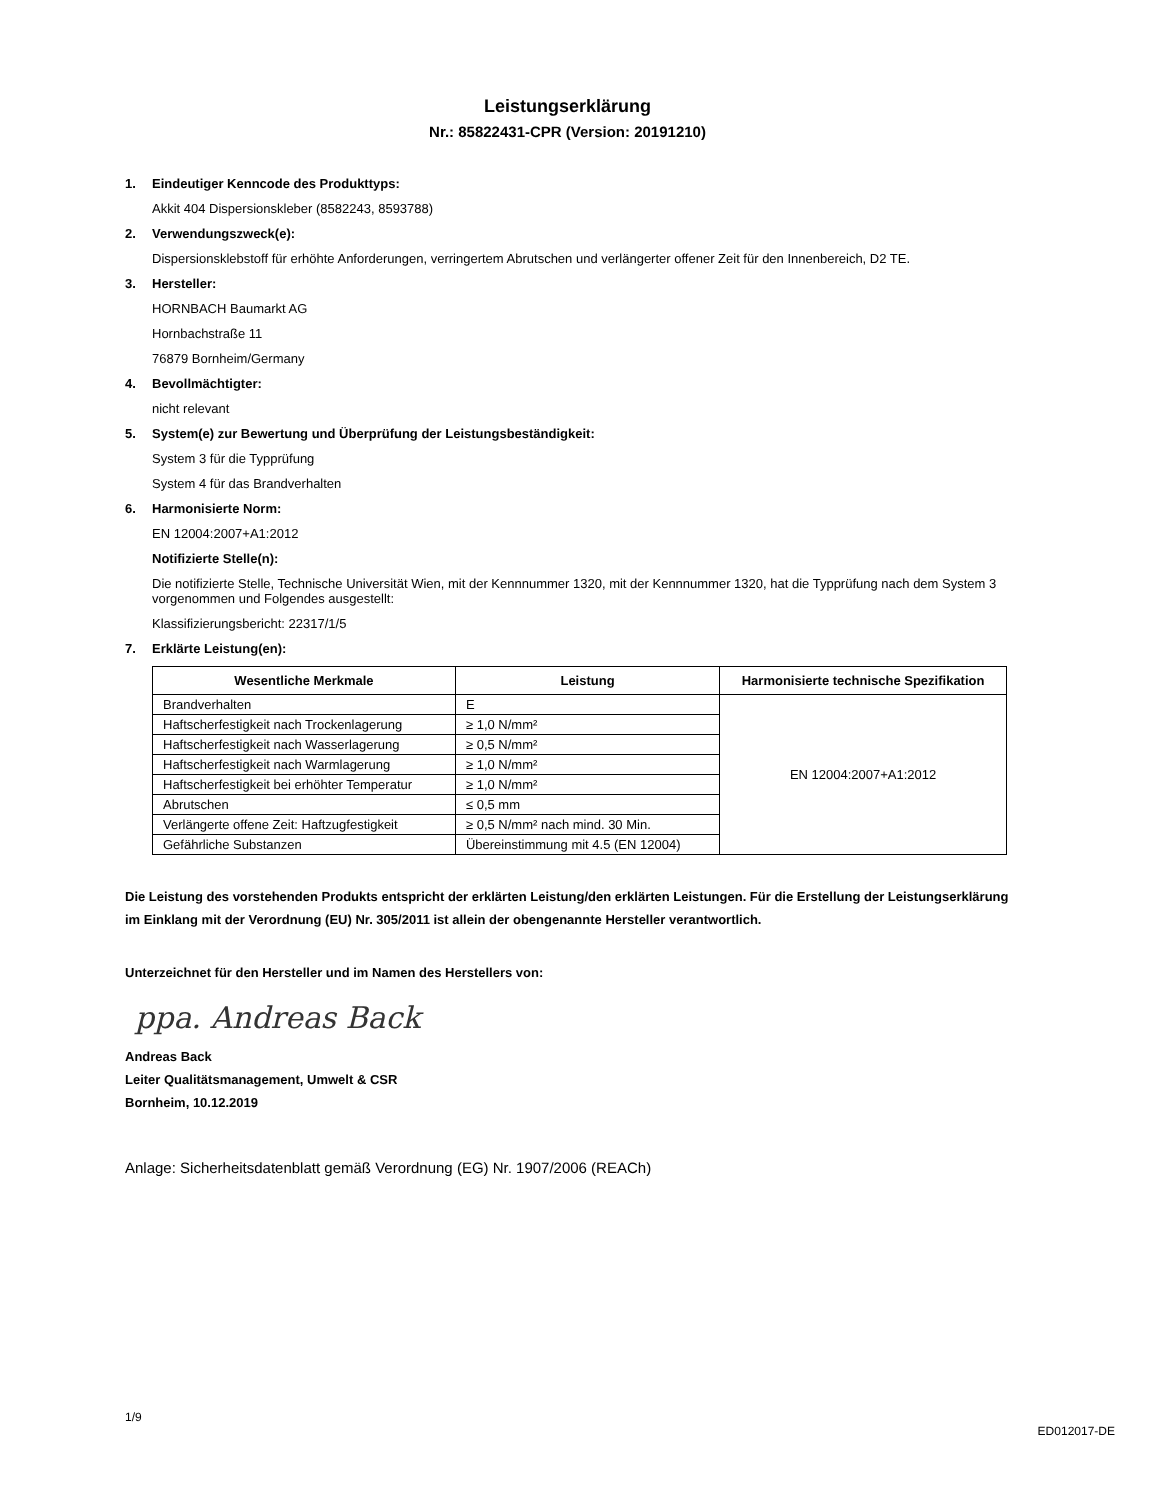Leistungserklärung
Nr.: 85822431-CPR (Version: 20191210)
1. Eindeutiger Kenncode des Produkttyps:
Akkit 404 Dispersionskleber (8582243, 8593788)
2. Verwendungszweck(e):
Dispersionsklebstoff für erhöhte Anforderungen, verringertem Abrutschen und verlängerter offener Zeit für den Innenbereich, D2 TE.
3. Hersteller:
HORNBACH Baumarkt AG
Hornbachstraße 11
76879 Bornheim/Germany
4. Bevollmächtigter:
nicht relevant
5. System(e) zur Bewertung und Überprüfung der Leistungsbeständigkeit:
System 3 für die Typprüfung
System 4 für das Brandverhalten
6. Harmonisierte Norm:
EN 12004:2007+A1:2012
Notifizierte Stelle(n):
Die notifizierte Stelle, Technische Universität Wien, mit der Kennnummer 1320, mit der Kennnummer 1320, hat die Typprüfung nach dem System 3 vorgenommen und Folgendes ausgestellt:
Klassifizierungsbericht: 22317/1/5
7. Erklärte Leistung(en):
| Wesentliche Merkmale | Leistung | Harmonisierte technische Spezifikation |
| --- | --- | --- |
| Brandverhalten | E | EN 12004:2007+A1:2012 |
| Haftscherfestigkeit nach Trockenlagerung | ≥ 1,0 N/mm² | |
| Haftscherfestigkeit nach Wasserlagerung | ≥ 0,5 N/mm² | |
| Haftscherfestigkeit nach Warmlagerung | ≥ 1,0 N/mm² | |
| Haftscherfestigkeit bei erhöhter Temperatur | ≥ 1,0 N/mm² | |
| Abrutschen | ≤ 0,5 mm | |
| Verlängerte offene Zeit: Haftzugfestigkeit | ≥ 0,5 N/mm² nach mind. 30 Min. | |
| Gefährliche Substanzen | Übereinstimmung mit 4.5 (EN 12004) | |
Die Leistung des vorstehenden Produkts entspricht der erklärten Leistung/den erklärten Leistungen. Für die Erstellung der Leistungserklärung im Einklang mit der Verordnung (EU) Nr. 305/2011 ist allein der obengenannte Hersteller verantwortlich.
Unterzeichnet für den Hersteller und im Namen des Herstellers von:
ppa. Andreas Back
Andreas Back
Leiter Qualitätsmanagement, Umwelt & CSR
Bornheim, 10.12.2019
Anlage: Sicherheitsdatenblatt gemäß Verordnung (EG) Nr. 1907/2006 (REACh)
1/9 ED012017-DE